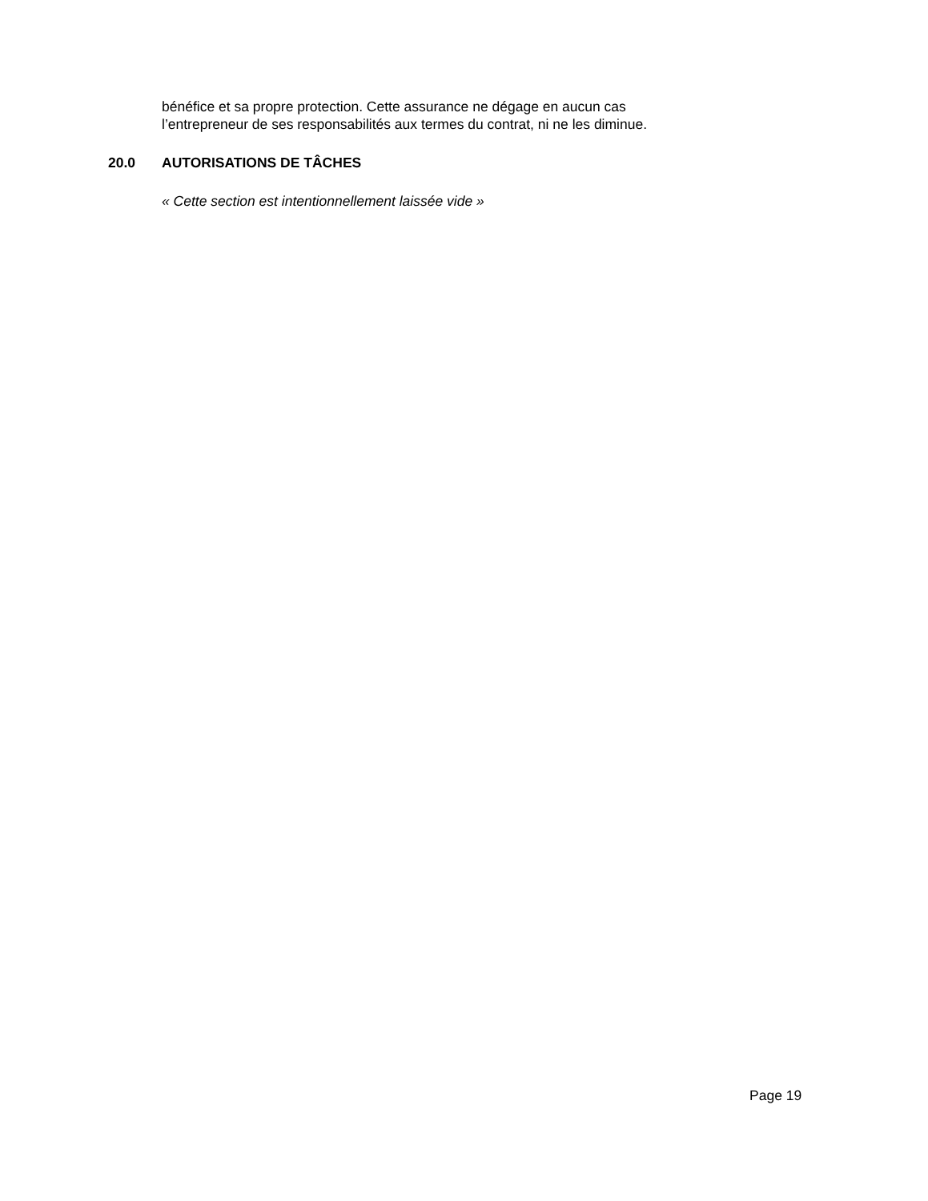bénéfice et sa propre protection. Cette assurance ne dégage en aucun cas
l’entrepreneur de ses responsabilités aux termes du contrat, ni ne les diminue.
20.0 AUTORISATIONS DE TÂCHES
« Cette section est intentionnellement laissée vide »
Page 19